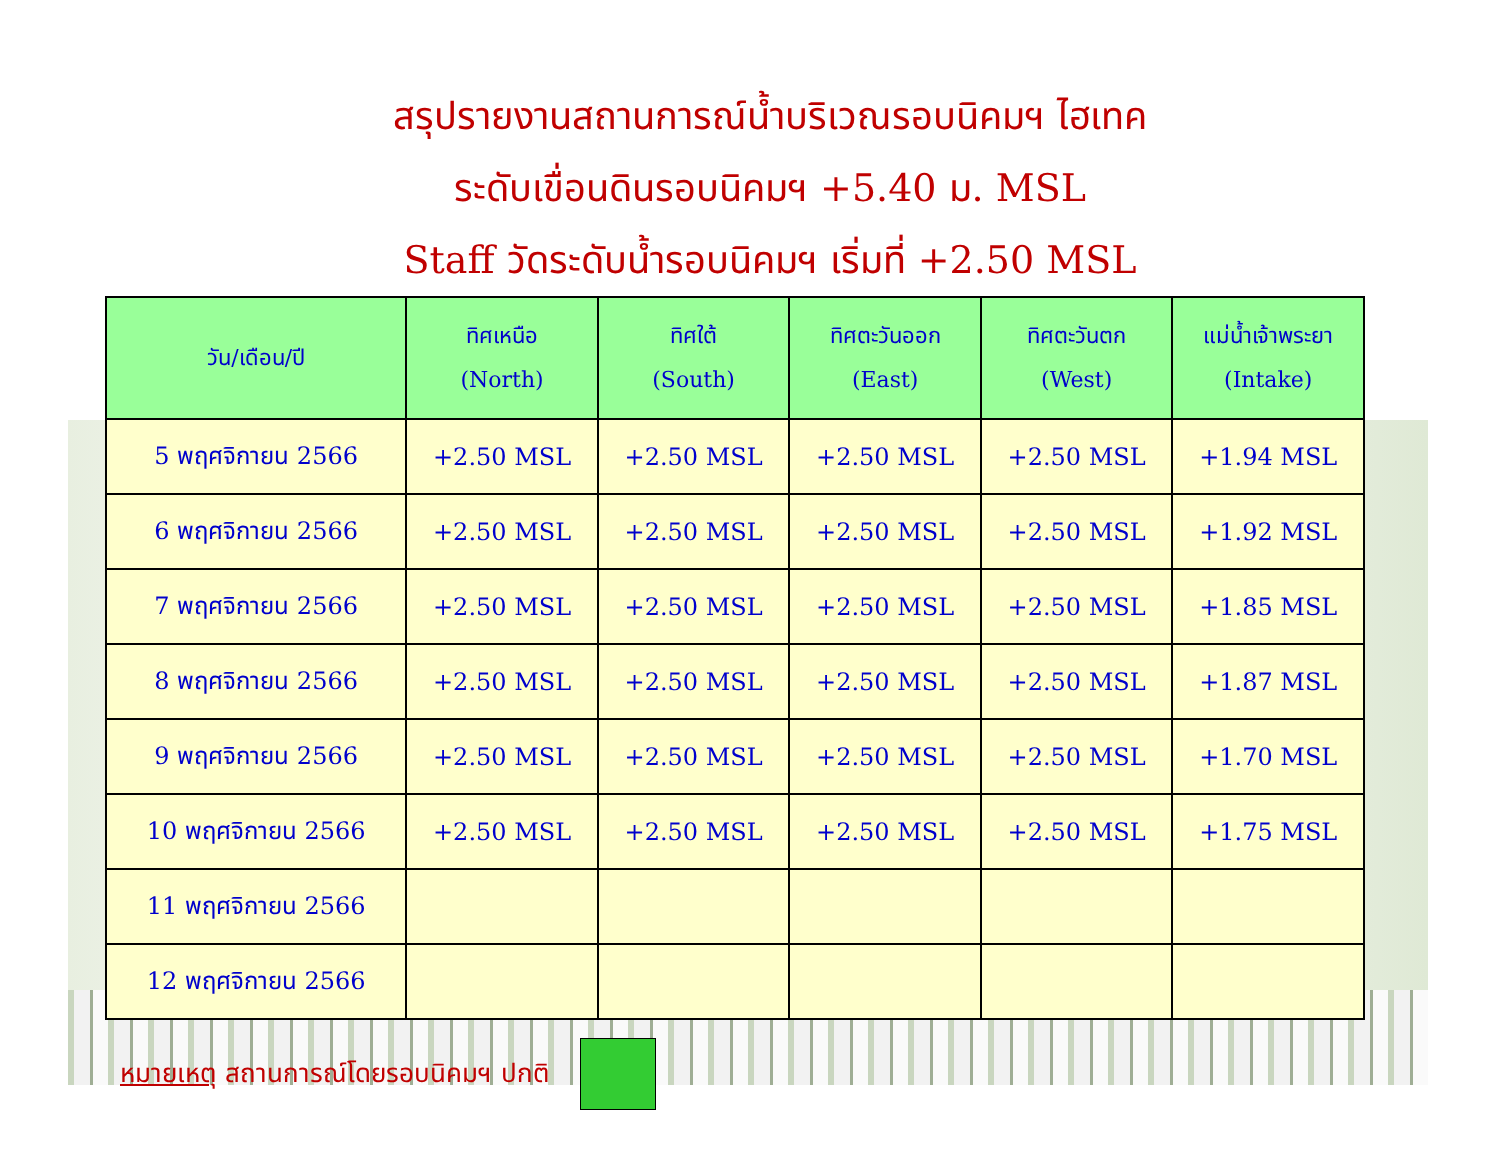สรุปรายงานสถานการณ์น้ำบริเวณรอบนิคมฯ ไฮเทค
ระดับเขื่อนดินรอบนิคมฯ +5.40 ม. MSL
Staff วัดระดับน้ำรอบนิคมฯ เริ่มที่ +2.50 MSL
| วัน/เดือน/ปี | ทิศเหนือ (North) | ทิศใต้ (South) | ทิศตะวันออก (East) | ทิศตะวันตก (West) | แม่น้ำเจ้าพระยา (Intake) |
| --- | --- | --- | --- | --- | --- |
| 5 พฤศจิกายน 2566 | +2.50 MSL | +2.50 MSL | +2.50 MSL | +2.50 MSL | +1.94 MSL |
| 6 พฤศจิกายน 2566 | +2.50 MSL | +2.50 MSL | +2.50 MSL | +2.50 MSL | +1.92 MSL |
| 7 พฤศจิกายน 2566 | +2.50 MSL | +2.50 MSL | +2.50 MSL | +2.50 MSL | +1.85 MSL |
| 8 พฤศจิกายน 2566 | +2.50 MSL | +2.50 MSL | +2.50 MSL | +2.50 MSL | +1.87 MSL |
| 9 พฤศจิกายน 2566 | +2.50 MSL | +2.50 MSL | +2.50 MSL | +2.50 MSL | +1.70 MSL |
| 10 พฤศจิกายน 2566 | +2.50 MSL | +2.50 MSL | +2.50 MSL | +2.50 MSL | +1.75 MSL |
| 11 พฤศจิกายน 2566 | | | | | |
| 12 พฤศจิกายน 2566 | | | | | |
หมายเหตุ สถานการณ์โดยรอบนิคมฯ ปกติ